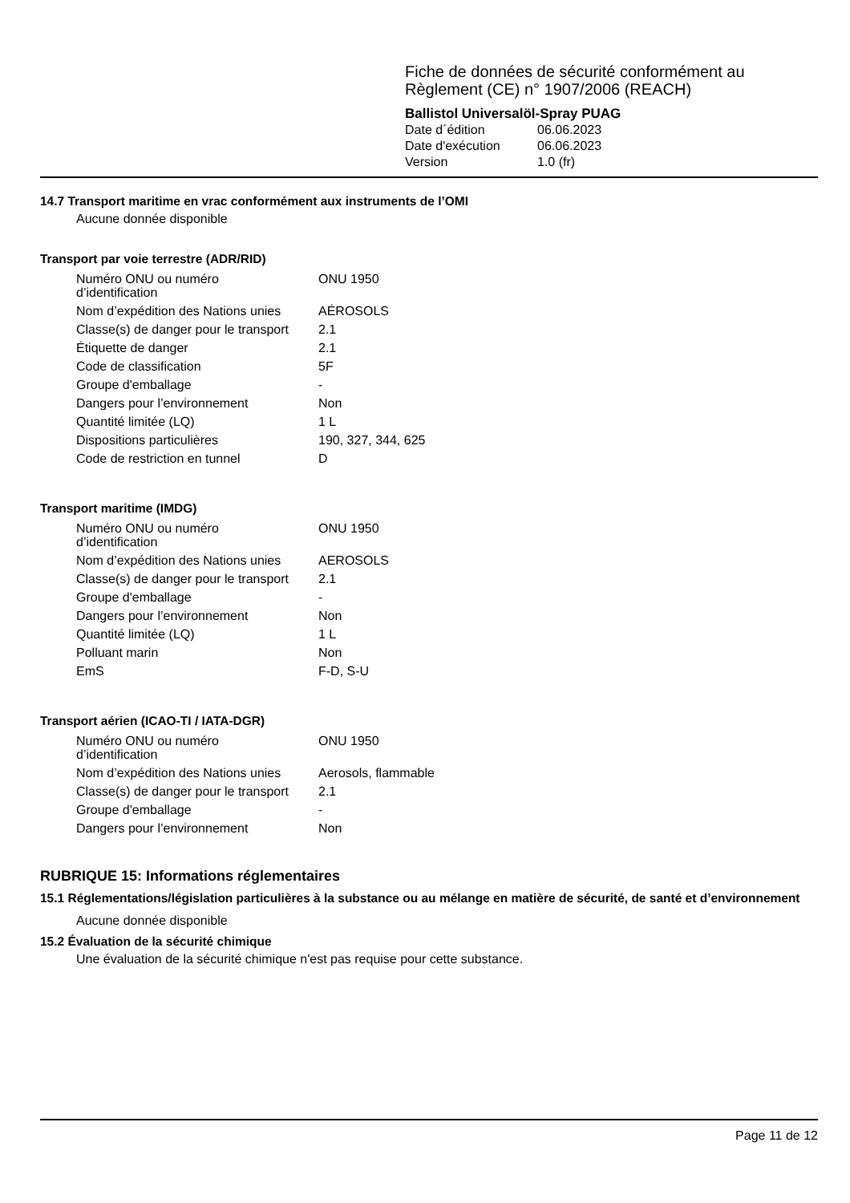Fiche de données de sécurité conformément au
Règlement (CE) n° 1907/2006 (REACH)
Ballistol Universalöl-Spray PUAG
| Date d´édition | 06.06.2023 |
| Date d'exécution | 06.06.2023 |
| Version | 1.0 (fr) |
14.7 Transport maritime en vrac conformément aux instruments de l’OMI
Aucune donnée disponible
Transport par voie terrestre (ADR/RID)
| Numéro ONU ou numéro d’identification | ONU 1950 |
| Nom d’expédition des Nations unies | AÉROSOLS |
| Classe(s) de danger pour le transport | 2.1 |
| Étiquette de danger | 2.1 |
| Code de classification | 5F |
| Groupe d'emballage | - |
| Dangers pour l’environnement | Non |
| Quantité limitée (LQ) | 1 L |
| Dispositions particulières | 190, 327, 344, 625 |
| Code de restriction en tunnel | D |
Transport maritime (IMDG)
| Numéro ONU ou numéro d’identification | ONU 1950 |
| Nom d’expédition des Nations unies | AEROSOLS |
| Classe(s) de danger pour le transport | 2.1 |
| Groupe d'emballage | - |
| Dangers pour l’environnement | Non |
| Quantité limitée (LQ) | 1 L |
| Polluant marin | Non |
| EmS | F-D, S-U |
Transport aérien (ICAO-TI / IATA-DGR)
| Numéro ONU ou numéro d’identification | ONU 1950 |
| Nom d’expédition des Nations unies | Aerosols, flammable |
| Classe(s) de danger pour le transport | 2.1 |
| Groupe d'emballage | - |
| Dangers pour l’environnement | Non |
RUBRIQUE 15: Informations réglementaires
15.1 Réglementations/législation particulières à la substance ou au mélange en matière de sécurité, de santé et d’environnement
Aucune donnée disponible
15.2 Évaluation de la sécurité chimique
Une évaluation de la sécurité chimique n'est pas requise pour cette substance.
Page 11 de 12